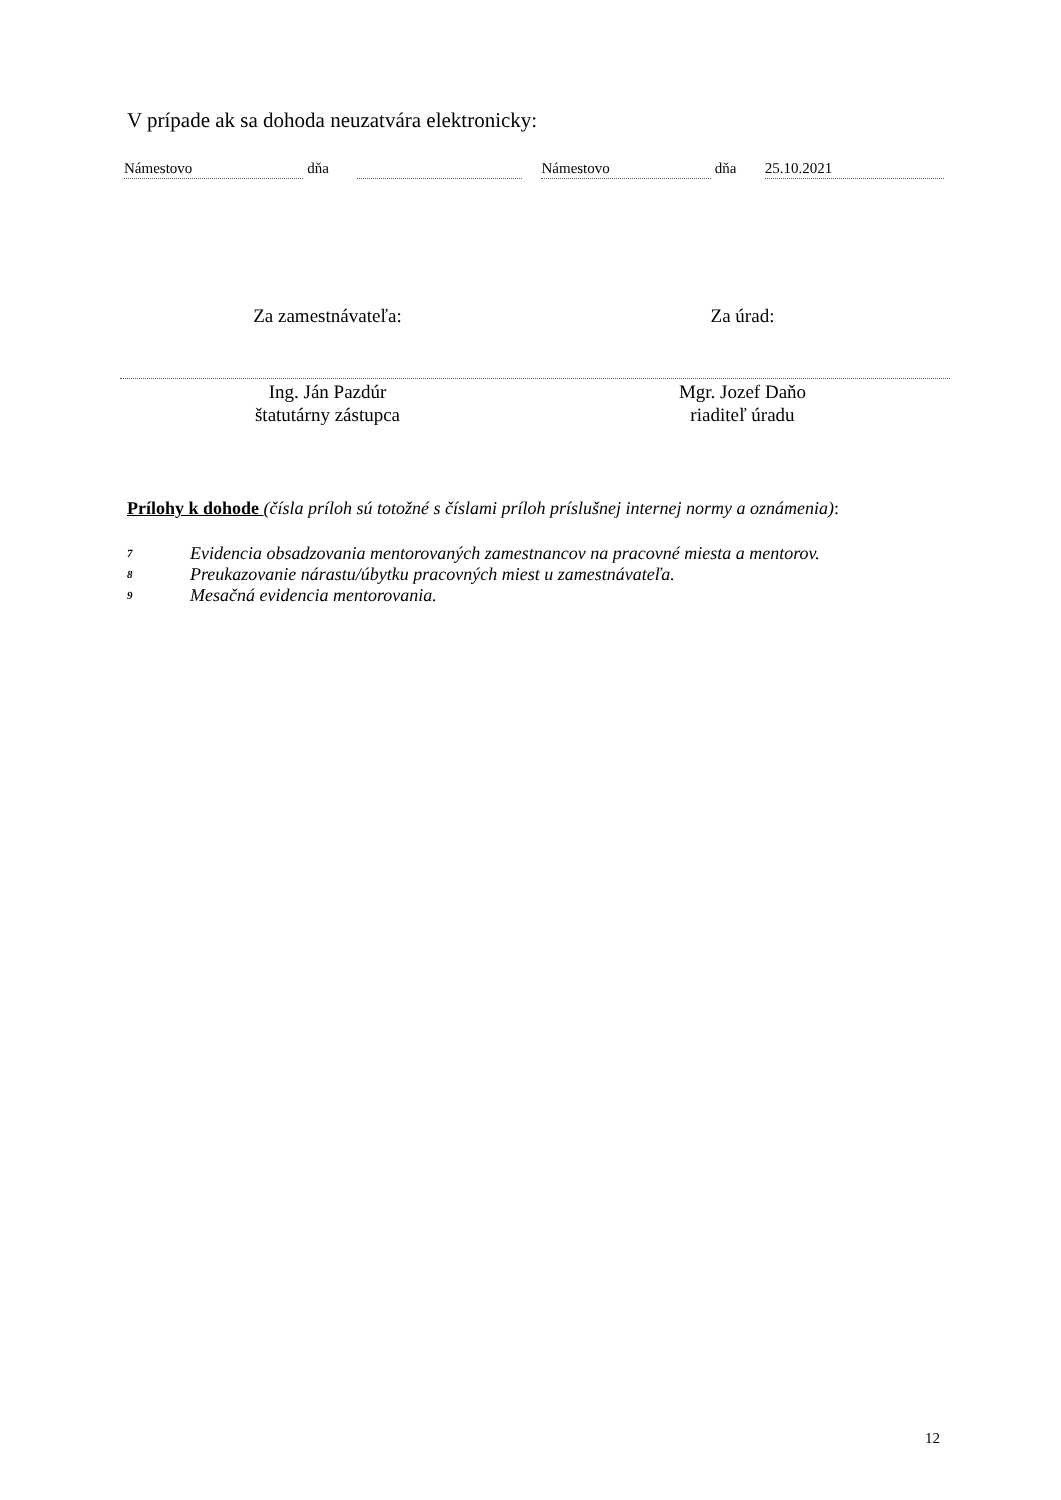V prípade ak sa dohoda neuzatvára elektronicky:
Námestovo dňa Námestovo dňa 25.10.2021
Za zamestnávateľa: Za úrad:
Ing. Ján Pazdúr
štatutárny zástupca
Mgr. Jozef Daňo
riaditeľ úradu
Prílohy k dohode (čísla príloh sú totožné s číslami príloh príslušnej internej normy a oznámenia):
7 Evidencia obsadzovania mentorovaných zamestnancov na pracovné miesta a mentorov.
8 Preukazovanie nárastu/úbytku pracovných miest u zamestnávateľa.
9 Mesačná evidencia mentorovania.
12